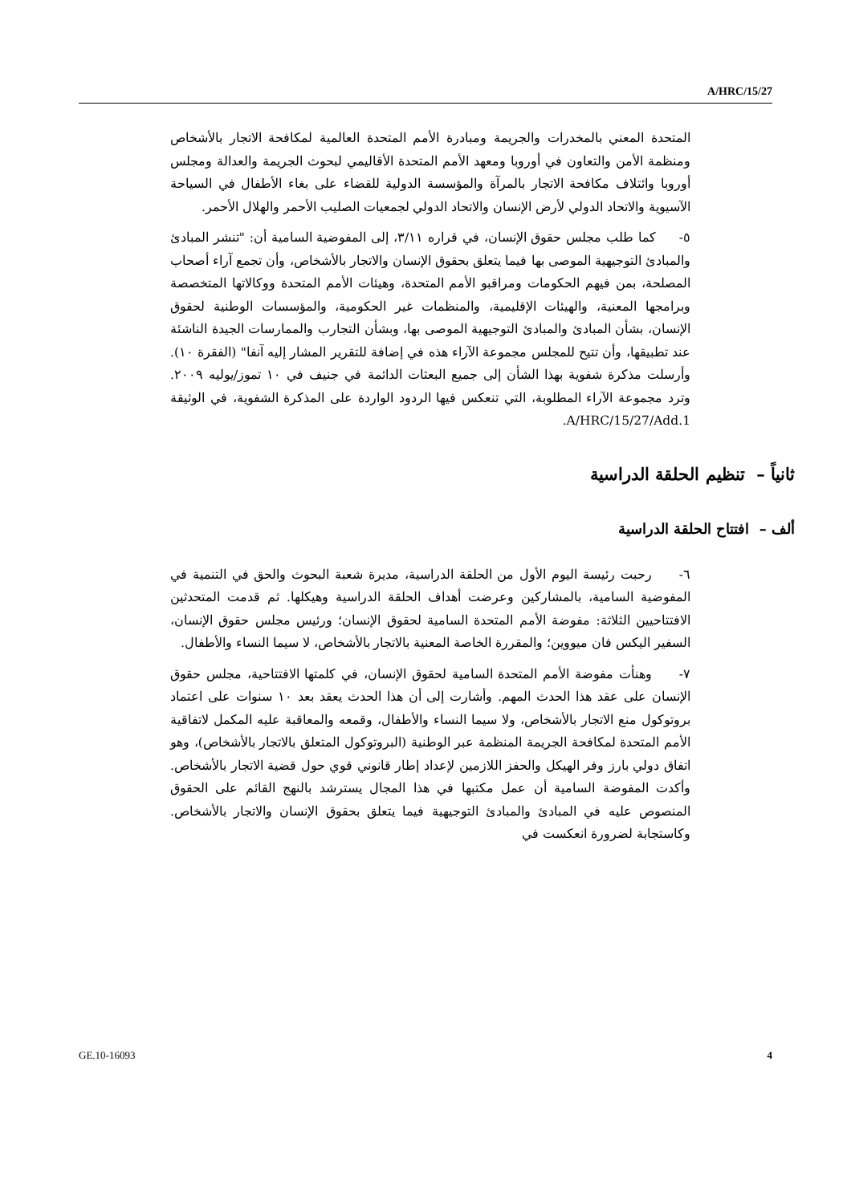A/HRC/15/27
المتحدة المعني بالمخدرات والجريمة ومبادرة الأمم المتحدة العالمية لمكافحة الاتجار بالأشخاص ومنظمة الأمن والتعاون في أوروبا ومعهد الأمم المتحدة الأقاليمي لبحوث الجريمة والعدالة ومجلس أوروبا وائتلاف مكافحة الاتجار بالمرآة والمؤسسة الدولية للقضاء على بغاء الأطفال في السياحة الآسيوية والاتحاد الدولي لأرض الإنسان والاتحاد الدولي لجمعيات الصليب الأحمر والهلال الأحمر.
٥- كما طلب مجلس حقوق الإنسان، في قراره ٣/١١، إلى المفوضية السامية أن: "تنشر المبادئ والمبادئ التوجيهية الموصى بها فيما يتعلق بحقوق الإنسان والاتجار بالأشخاص، وأن تجمع آراء أصحاب المصلحة، بمن فيهم الحكومات ومراقبو الأمم المتحدة، وهيئات الأمم المتحدة ووكالاتها المتخصصة وبرامجها المعنية، والهيئات الإقليمية، والمنظمات غير الحكومية، والمؤسسات الوطنية لحقوق الإنسان، بشأن المبادئ والمبادئ التوجيهية الموصى بها، وبشأن التجارب والممارسات الجيدة الناشئة عند تطبيقها، وأن تتيح للمجلس مجموعة الآراء هذه في إضافة للتقرير المشار إليه آنفا" (الفقرة ١٠). وأرسلت مذكرة شفوية بهذا الشأن إلى جميع البعثات الدائمة في جنيف في ١٠ تموز/يوليه ٢٠٠٩. وترد مجموعة الآراء المطلوبة، التي تنعكس فيها الردود الواردة على المذكرة الشفوية، في الوثيقة A/HRC/15/27/Add.1.
ثانياً – تنظيم الحلقة الدراسية
ألف – افتتاح الحلقة الدراسية
٦- رحبت رئيسة اليوم الأول من الحلقة الدراسية، مديرة شعبة البحوث والحق في التنمية في المفوضية السامية، بالمشاركين وعرضت أهداف الحلقة الدراسية وهيكلها. ثم قدمت المتحدثين الافتتاحيين الثلاثة: مفوضة الأمم المتحدة السامية لحقوق الإنسان؛ ورئيس مجلس حقوق الإنسان، السفير اليكس فان ميووين؛ والمقررة الخاصة المعنية بالاتجار بالأشخاص، لا سيما النساء والأطفال.
٧- وهنأت مفوضة الأمم المتحدة السامية لحقوق الإنسان، في كلمتها الافتتاحية، مجلس حقوق الإنسان على عقد هذا الحدث المهم. وأشارت إلى أن هذا الحدث يعقد بعد ١٠ سنوات على اعتماد بروتوكول منع الاتجار بالأشخاص، ولا سيما النساء والأطفال، وقمعه والمعاقبة عليه المكمل لاتفاقية الأمم المتحدة لمكافحة الجريمة المنظمة عبر الوطنية (البروتوكول المتعلق بالاتجار بالأشخاص)، وهو اتفاق دولي بارز وفر الهيكل والحفز اللازمين لإعداد إطار قانوني قوي حول قضية الاتجار بالأشخاص. وأكدت المفوضة السامية أن عمل مكتبها في هذا المجال يسترشد بالنهج القائم على الحقوق المنصوص عليه في المبادئ والمبادئ التوجيهية فيما يتعلق بحقوق الإنسان والاتجار بالأشخاص. وكاستجابة لضرورة انعكست في
GE.10-16093 4